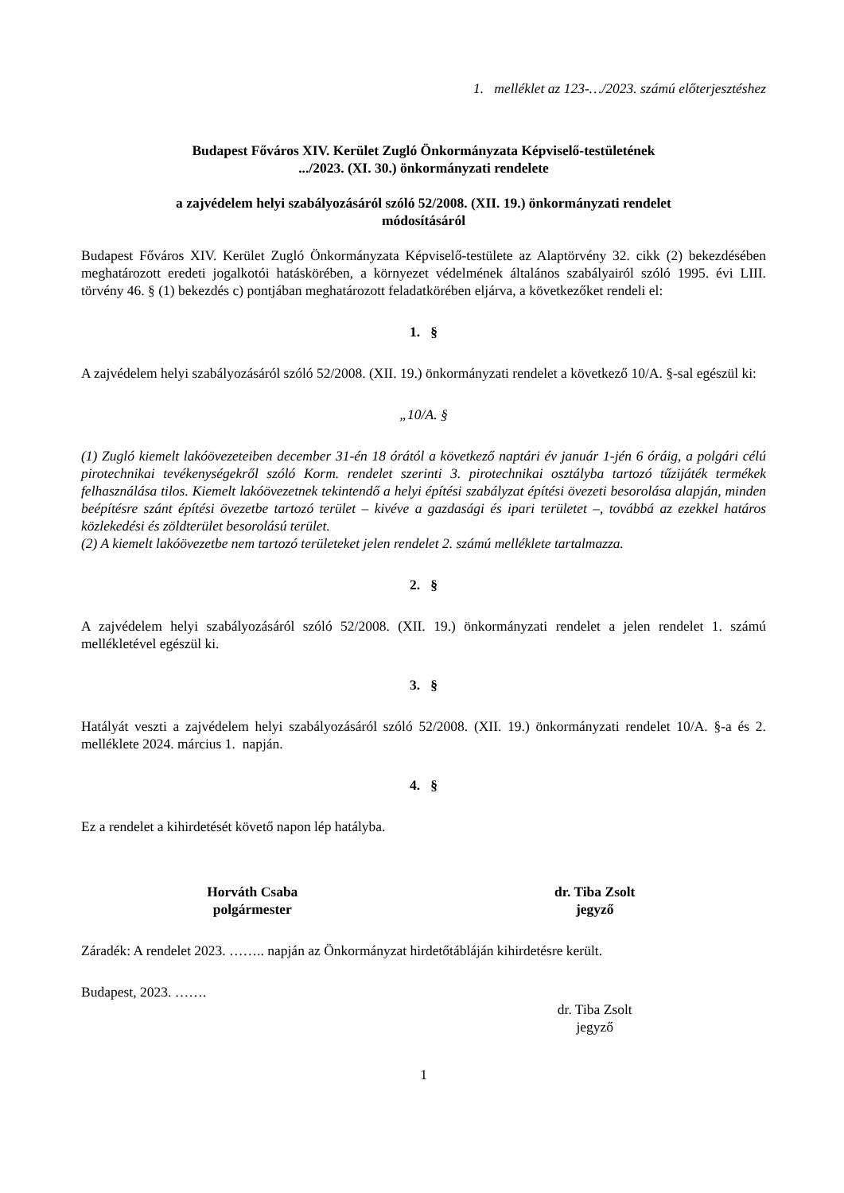1. melléklet az 123-…/2023. számú előterjesztéshez
Budapest Főváros XIV. Kerület Zugló Önkormányzata Képviselő-testületének
.../2023. (XI. 30.) önkormányzati rendelete
a zajvédelem helyi szabályozásáról szóló 52/2008. (XII. 19.) önkormányzati rendelet
módosításáról
Budapest Főváros XIV. Kerület Zugló Önkormányzata Képviselő-testülete az Alaptörvény 32. cikk (2) bekezdésében meghatározott eredeti jogalkotói hatáskörében, a környezet védelmének általános szabályairól szóló 1995. évi LIII. törvény 46. § (1) bekezdés c) pontjában meghatározott feladatkörében eljárva, a következőket rendeli el:
1. §
A zajvédelem helyi szabályozásáról szóló 52/2008. (XII. 19.) önkormányzati rendelet a következő 10/A. §-sal egészül ki:
„10/A. §
(1) Zugló kiemelt lakóövezeteiben december 31-én 18 órától a következő naptári év január 1-jén 6 óráig, a polgári célú pirotechnikai tevékenységekről szóló Korm. rendelet szerinti 3. pirotechnikai osztályba tartozó tűzijáték termékek felhasználása tilos. Kiemelt lakóövezetnek tekintendő a helyi építési szabályzat építési övezeti besorolása alapján, minden beépítésre szánt építési övezetbe tartozó terület – kivéve a gazdasági és ipari területet –, továbbá az ezekkel határos közlekedési és zöldterület besorolású terület.
(2) A kiemelt lakóövezetbe nem tartozó területeket jelen rendelet 2. számú melléklete tartalmazza.
2. §
A zajvédelem helyi szabályozásáról szóló 52/2008. (XII. 19.) önkormányzati rendelet a jelen rendelet 1. számú mellékletével egészül ki.
3. §
Hatályát veszti a zajvédelem helyi szabályozásáról szóló 52/2008. (XII. 19.) önkormányzati rendelet 10/A. §-a és 2. melléklete 2024. március 1. napján.
4. §
Ez a rendelet a kihirdetését követő napon lép hatályba.
Horváth Csaba
polgármester
dr. Tiba Zsolt
jegyző
Záradék: A rendelet 2023. …….. napján az Önkormányzat hirdetőtábláján kihirdetésre került.
Budapest, 2023. …….
dr. Tiba Zsolt
jegyző
1